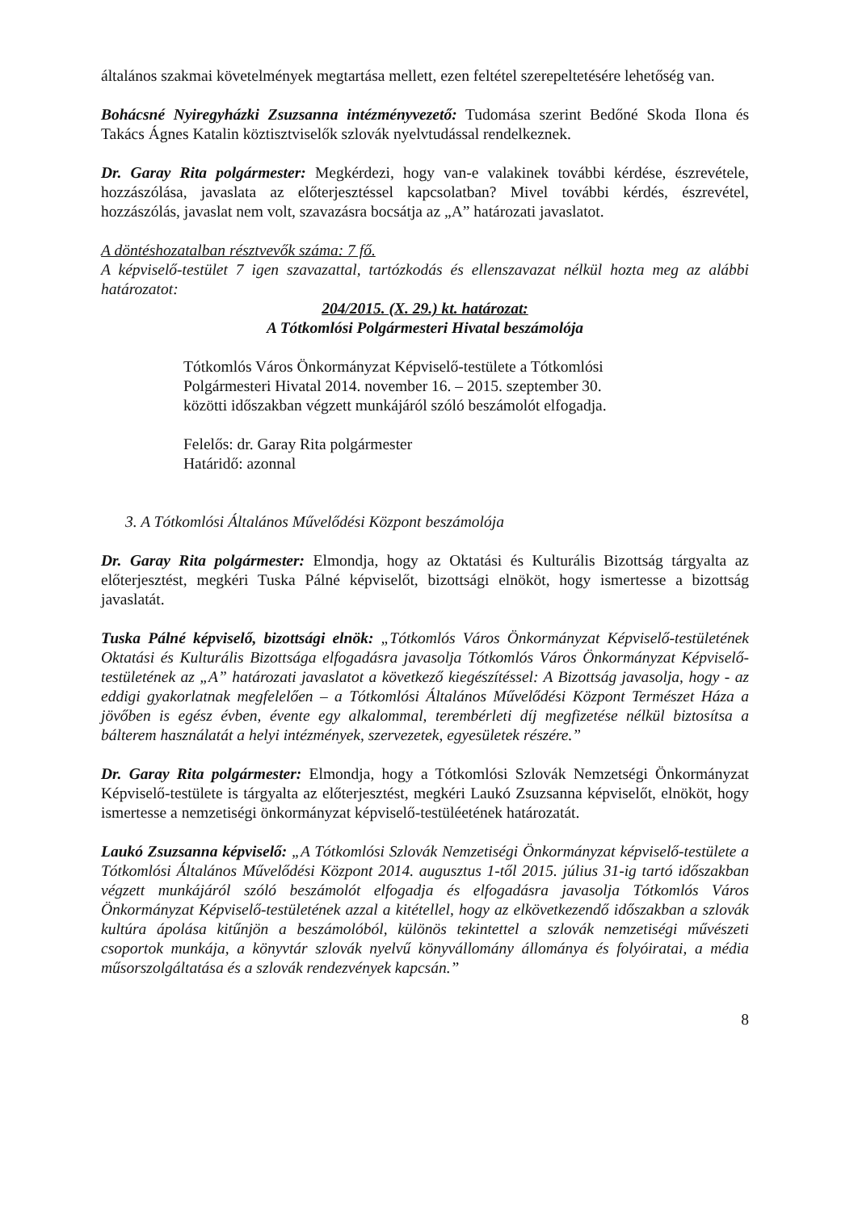általános szakmai követelmények megtartása mellett, ezen feltétel szerepeltetésére lehetőség van.
Bohácsné Nyiregyházki Zsuzsanna intézményvezető: Tudomása szerint Bedőné Skoda Ilona és Takács Ágnes Katalin köztisztviselők szlovák nyelvtudással rendelkeznek.
Dr. Garay Rita polgármester: Megkérdezi, hogy van-e valakinek további kérdése, észrevétele, hozzászólása, javaslata az előterjesztéssel kapcsolatban? Mivel további kérdés, észrevétel, hozzászólás, javaslat nem volt, szavazásra bocsátja az „A” határozati javaslatot.
A döntéshozatalban résztvevők száma: 7 fő.
A képviselő-testület 7 igen szavazattal, tartózkodás és ellenszavazat nélkül hozta meg az alábbi határozatot:
204/2015. (X. 29.) kt. határozat:
A Tótkomlósi Polgármesteri Hivatal beszámolója
Tótkomlós Város Önkormányzat Képviselő-testülete a Tótkomlósi
Polgármesteri Hivatal 2014. november 16. – 2015. szeptember 30.
közötti időszakban végzett munkájáról szóló beszámolót elfogadja.
Felelős: dr. Garay Rita polgármester
Határidő: azonnal
3. A Tótkomlósi Általános Művelődési Központ beszámolója
Dr. Garay Rita polgármester: Elmondja, hogy az Oktatási és Kulturális Bizottság tárgyalta az előterjesztést, megkéri Tuska Pálné képviselőt, bizottsági elnököt, hogy ismertesse a bizottság javaslatát.
Tuska Pálné képviselő, bizottsági elnök: „Tótkomlós Város Önkormányzat Képviselő-testületének Oktatási és Kulturális Bizottsága elfogadásra javasolja Tótkomlós Város Önkormányzat Képviselő-testületének az „A” határozati javaslatot a következő kiegészítéssel: A Bizottság javasolja, hogy - az eddigi gyakorlatnak megfelelően – a Tótkomlósi Általános Művelődési Központ Természet Háza a jövőben is egész évben, évente egy alkalommal, terembérleti díj megfizetése nélkül biztosítsa a bálterem használatát a helyi intézmények, szervezetek, egyesületek részére.”
Dr. Garay Rita polgármester: Elmondja, hogy a Tótkomlósi Szlovák Nemzetségi Önkormányzat Képviselő-testülete is tárgyalta az előterjesztést, megkéri Laukó Zsuzsanna képviselőt, elnököt, hogy ismertesse a nemzetiségi önkormányzat képviselő-testüléetének határozatát.
Laukó Zsuzsanna képviselő: „A Tótkomlósi Szlovák Nemzetiségi Önkormányzat képviselő-testülete a Tótkomlósi Általános Művelődési Központ 2014. augusztus 1-től 2015. július 31-ig tartó időszakban végzett munkájáról szóló beszámolót elfogadja és elfogadásra javasolja Tótkomlós Város Önkormányzat Képviselő-testületének azzal a kitétellel, hogy az elkövetkezendő időszakban a szlovák kultúra ápolása kitűnjön a beszámolóból, különös tekintettel a szlovák nemzetiségi művészeti csoportok munkája, a könyvtár szlovák nyelvű könyvállomány állománya és folyóiratai, a média műsorszolgáltatása és a szlovák rendezvények kapcsán.”
8